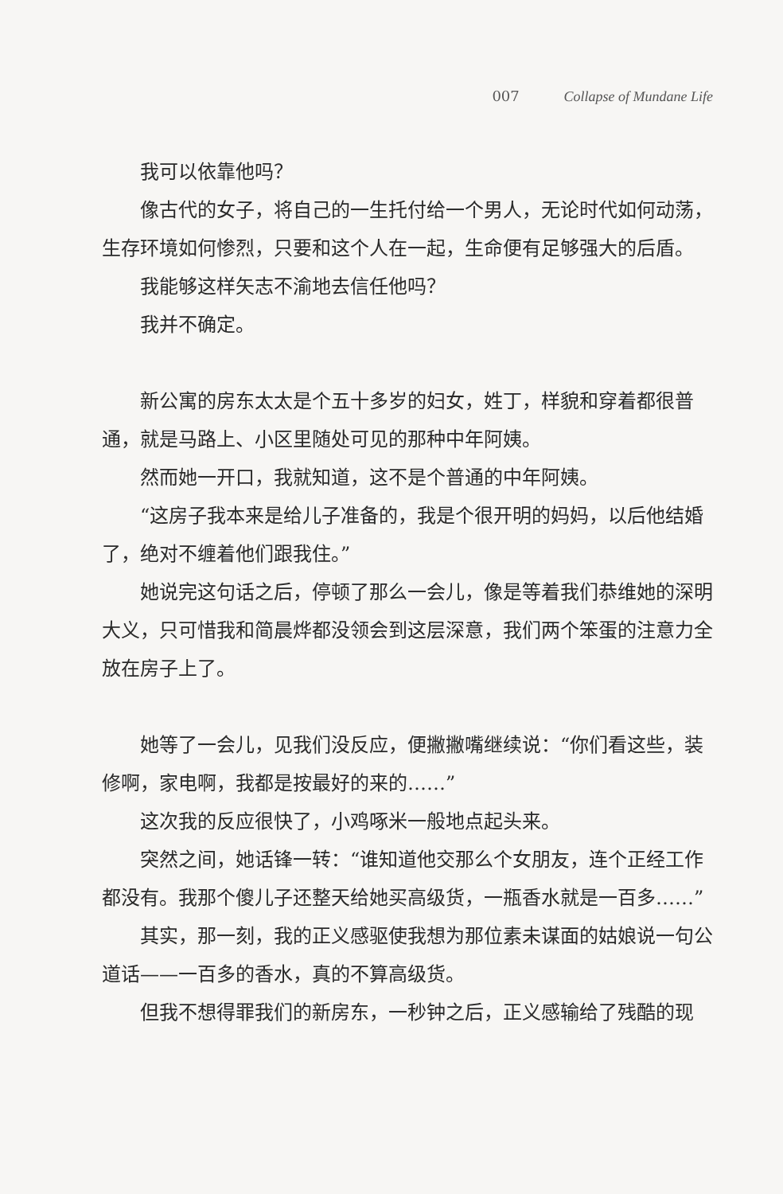007 Collapse of Mundane Life
我可以依靠他吗？
像古代的女子，将自己的一生托付给一个男人，无论时代如何动荡，生存环境如何惨烈，只要和这个人在一起，生命便有足够强大的后盾。
我能够这样矢志不渝地去信任他吗？
我并不确定。
新公寓的房东太太是个五十多岁的妇女，姓丁，样貌和穿着都很普通，就是马路上、小区里随处可见的那种中年阿姨。
然而她一开口，我就知道，这不是个普通的中年阿姨。
“这房子我本来是给儿子准备的，我是个很开明的妈妈，以后他结婚了，绝对不缠着他们跟我住。”
她说完这句话之后，停顿了那么一会儿，像是等着我们恭维她的深明大义，只可惜我和简晨烨都没领会到这层深意，我们两个笨蛋的注意力全放在房子上了。
她等了一会儿，见我们没反应，便撇撇嘴继续说：“你们看这些，装修啊，家电啊，我都是按最好的来的……”
这次我的反应很快了，小鸡啄米一般地点起头来。
突然之间，她话锋一转：“谁知道他交那么个女朋友，连个正经工作都没有。我那个傻儿子还整天给她买高级货，一瓶香水就是一百多……”
其实，那一刻，我的正义感驱使我想为那位素未谋面的姑娘说一句公道话——一百多的香水，真的不算高级货。
但我不想得罪我们的新房东，一秒钟之后，正义感输给了残酷的现